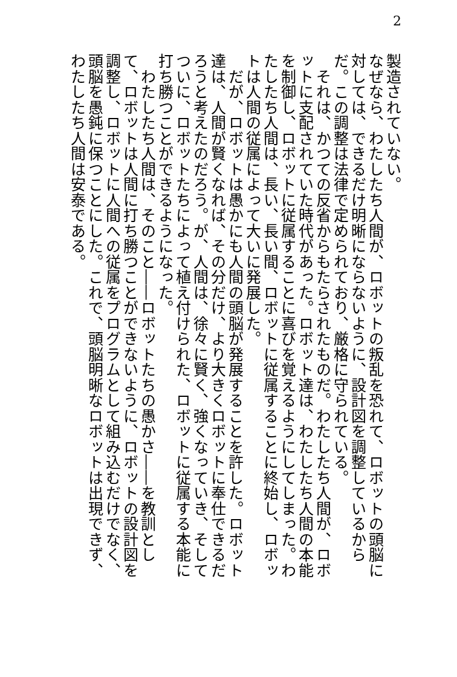2
製造されていない。
なぜなら、わたしたち人間が、ロボットの叛乱を恐れて、ロボットの頭脳に対しては、できるだけ明晰にならないように、設計図を調整しているからだ。この調整は法律で定められており、厳格に守られている。
　それは、かつての反省からもたらされたものだ。わたしたち人間が、ロボットに支配されていた時代があった。ロボット達は、わたしたち人間の本能を制御し、ロボットに従属することに喜びを覚えるようにしてしまった。わたしたち人間は、長い、長い間、ロボットに従属することに終始し、ロボットは人間の従属によって大いに発展した。
　だが、ロボットは愚かにも人間の頭脳が発展することを許した。ロボット達は、人間が賢くなれば、その分だけ、より大きくロボットに奉仕できるだろうと考えたのだろう。が、人間は、徐々に賢く、強くなっていき、そしてついに、ロボットたちによって植え付けられた、ロボットに従属する本能に打ち勝つことができるようになった。
　わたしたち人間は、そのこと――ロボットたちの愚かさ――を教訓として、ロボットは人間に打ち勝つことができないように、ロボットの設計図を調整し、ロボットに人間への従属をプログラムとして組み込むだけでなく、頭脳を愚鈍に保つことにした。これで、頭脳明晰なロボットは出現できず、わたしたち人間は安泰である。